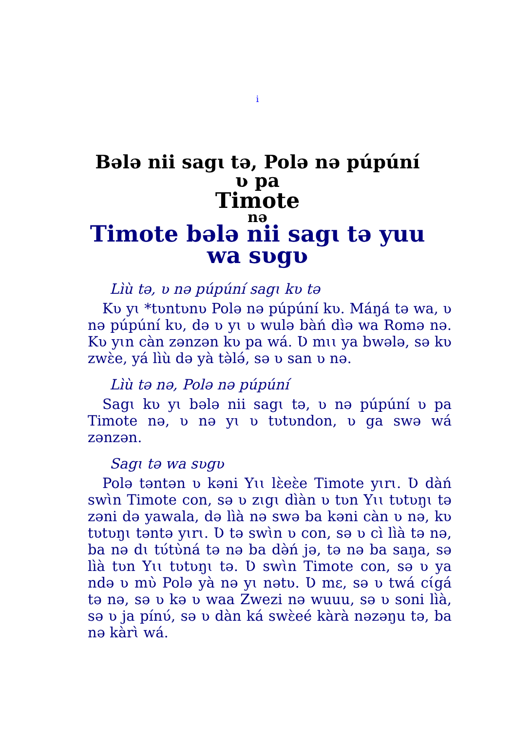i
Bələ nii sagɩ tə, Polə nə púpúní
ʋ pa
Timote
nə
Timote bələ nii sagɩ tə yuu
wa sʋgʋ
Lìù tə, ʋ nə púpúní sagɩ kʋ tə
Kʋ yɩ *tʋntʋnʋ Polə nə púpúní kʋ. Máŋá tə wa, ʋ nə púpúní kʋ, də ʋ yɩ ʋ wulə bàń dìə wa Romə nə. Kʋ yɩn càn zənzən kʋ pa wá. Ʋ mɩɩ ya bwələ, sə kʋ zwɛ̀e, yá lìù də yà tə̀lə́, sə ʋ san ʋ nə.
Lìù tə nə, Polə nə púpúní
Sagɩ kʋ yɩ bələ nii sagɩ tə, ʋ nə púpúní ʋ pa Timote nə, ʋ nə yɩ ʋ tʋtʋndon, ʋ ga swə wá zənzən.
Sagɩ tə wa sʋgʋ
Polə təntən ʋ kəni Yɩɩ lɛ̀eɛ̀e Timote yɩrɩ. Ʋ dàń swɩ̀n Timote con, sə ʋ zɩgɩ dìàn ʋ tʋn Yɩɩ tʋtʋŋɩ tə zəni də yawala, də lìà nə swə ba kəni càn ʋ nə, kʋ tʋtʋŋɩ təntə yɩrɩ. Ʋ tə swɩ̀n ʋ con, sə ʋ cì lìà tə nə, ba nə dɩ tʋ́tʋ̀ná tə nə ba də̀ń jə, tə nə ba saŋa, sə lìà tʋn Yɩɩ tʋtʋŋɩ tə. Ʋ swɩ̀n Timote con, sə ʋ ya ndə ʋ mʋ̀ Polə yà nə yɩ nətʋ. Ʋ mɛ, sə ʋ twá cɩ́gá tə nə, sə ʋ kə ʋ waa Zwezi nə wuuu, sə ʋ soni lìà, sə ʋ ja pínʋ́, sə ʋ dàn ká swɛ̀eé kàrà nəzəŋu tə, ba nə kàrɩ̀ wá.